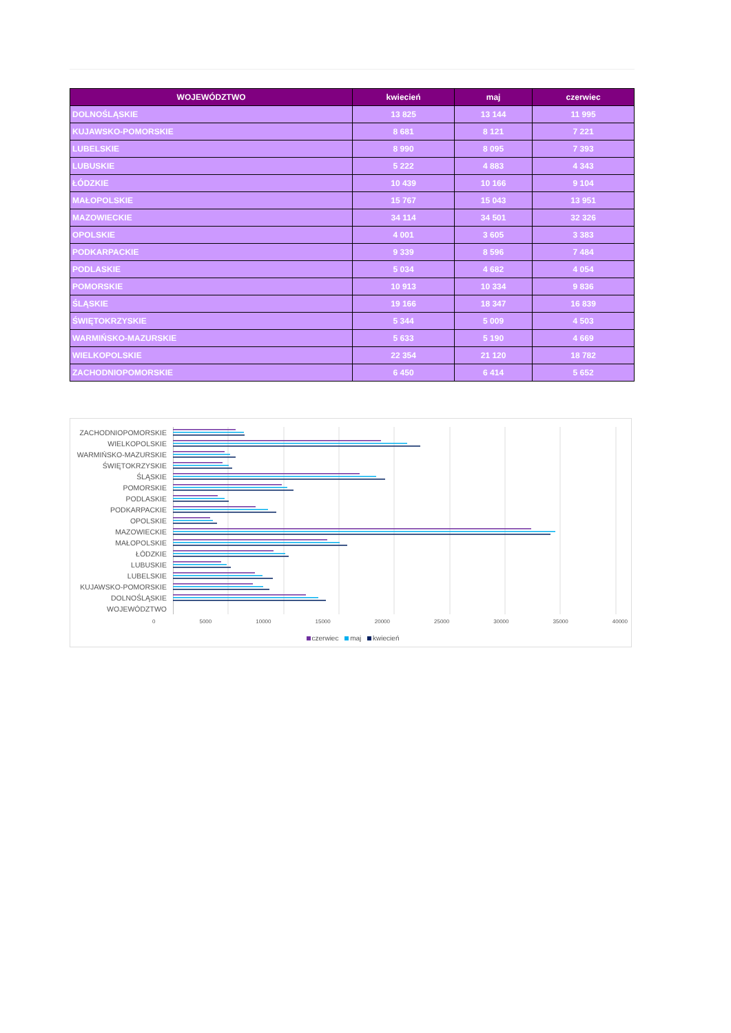| WOJEWÓDZTWO | kwiecień | maj | czerwiec |
| --- | --- | --- | --- |
| DOLNOŚLĄSKIE | 13 825 | 13 144 | 11 995 |
| KUJAWSKO-POMORSKIE | 8 681 | 8 121 | 7 221 |
| LUBELSKIE | 8 990 | 8 095 | 7 393 |
| LUBUSKIE | 5 222 | 4 883 | 4 343 |
| ŁÓDZKIE | 10 439 | 10 166 | 9 104 |
| MAŁOPOLSKIE | 15 767 | 15 043 | 13 951 |
| MAZOWIECKIE | 34 114 | 34 501 | 32 326 |
| OPOLSKIE | 4 001 | 3 605 | 3 383 |
| PODKARPACKIE | 9 339 | 8 596 | 7 484 |
| PODLASKIE | 5 034 | 4 682 | 4 054 |
| POMORSKIE | 10 913 | 10 334 | 9 836 |
| ŚLĄSKIE | 19 166 | 18 347 | 16 839 |
| ŚWIĘTOKRZYSKIE | 5 344 | 5 009 | 4 503 |
| WARMIŃSKO-MAZURSKIE | 5 633 | 5 190 | 4 669 |
| WIELKOPOLSKIE | 22 354 | 21 120 | 18 782 |
| ZACHODNIOPOMORSKIE | 6 450 | 6 414 | 5 652 |
ZACHODNIOPOMORSKIE
WIELKOPOLSKIE
WARMIŃSKO-MAZURSKIE
ŚWIĘTOKRZYSKIE
ŚLĄSKIE
POMORSKIE
PODLASKIE
PODKARPACKIE
OPOLSKIE
MAZOWIECKIE
MAŁOPOLSKIE
ŁÓDZKIE
LUBUSKIE
LUBELSKIE
KUJAWSKO-POMORSKIE
DOLNOŚLĄSKIE
WOJEWÓDZTWO
0 5000 10000 15000 20000 25000 30000 35000 40000
czerwiec maj kwiecień